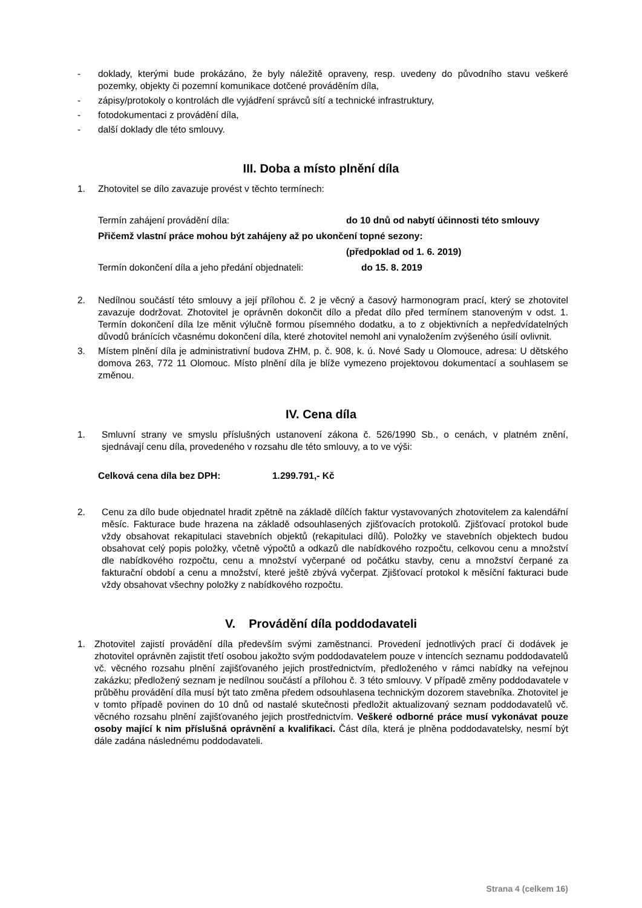- doklady, kterými bude prokázáno, že byly náležitě opraveny, resp. uvedeny do původního stavu veškeré pozemky, objekty či pozemní komunikace dotčené prováděním díla,
- zápisy/protokoly o kontrolách dle vyjádření správců sítí a technické infrastruktury,
- fotodokumentaci z provádění díla,
- další doklady dle této smlouvy.
III. Doba a místo plnění díla
1. Zhotovitel se dílo zavazuje provést v těchto termínech:
Termín zahájení provádění díla: do 10 dnů od nabytí účinnosti této smlouvy
Přičemž vlastní práce mohou být zahájeny až po ukončení topné sezony:
(předpoklad od 1. 6. 2019)
Termín dokončení díla a jeho předání objednateli: do 15. 8. 2019
2. Nedílnou součástí této smlouvy a její přílohou č. 2 je věcný a časový harmonogram prací, který se zhotovitel zavazuje dodržovat. Zhotovitel je oprávněn dokončit dílo a předat dílo před termínem stanoveným v odst. 1. Termín dokončení díla lze měnit výlučně formou písemného dodatku, a to z objektivních a nepředvídatelných důvodů bránících včasnému dokončení díla, které zhotovitel nemohl ani vynaložením zvýšeného úsilí ovlivnit.
3. Místem plnění díla je administrativní budova ZHM, p. č. 908, k. ú. Nové Sady u Olomouce, adresa: U dětského domova 263, 772 11 Olomouc. Místo plnění díla je blíže vymezeno projektovou dokumentací a souhlasem se změnou.
IV. Cena díla
1. Smluvní strany ve smyslu příslušných ustanovení zákona č. 526/1990 Sb., o cenách, v platném znění, sjednávají cenu díla, provedeného v rozsahu dle této smlouvy, a to ve výši:
Celková cena díla bez DPH: 1.299.791,- Kč
2. Cenu za dílo bude objednatel hradit zpětně na základě dílčích faktur vystavovaných zhotovitelem za kalendářní měsíc. Fakturace bude hrazena na základě odsouhlasených zjišťovacích protokolů. Zjišťovací protokol bude vždy obsahovat rekapitulaci stavebních objektů (rekapitulaci dílů). Položky ve stavebních objektech budou obsahovat celý popis položky, včetně výpočtů a odkazů dle nabídkového rozpočtu, celkovou cenu a množství dle nabídkového rozpočtu, cenu a množství vyčerpané od počátku stavby, cenu a množství čerpané za fakturační období a cenu a množství, které ještě zbývá vyčerpat. Zjišťovací protokol k měsíční fakturaci bude vždy obsahovat všechny položky z nabídkového rozpočtu.
V. Provádění díla poddodavateli
1. Zhotovitel zajistí provádění díla především svými zaměstnanci. Provedení jednotlivých prací či dodávek je zhotovitel oprávněn zajistit třetí osobou jakožto svým poddodavatelem pouze v intencích seznamu poddodavatelů vč. věcného rozsahu plnění zajišťovaného jejich prostřednictvím, předloženého v rámci nabídky na veřejnou zakázku; předložený seznam je nedílnou součástí a přílohou č. 3 této smlouvy. V případě změny poddodavatele v průběhu provádění díla musí být tato změna předem odsouhlasena technickým dozorem stavebníka. Zhotovitel je v tomto případě povinen do 10 dnů od nastalé skutečnosti předložit aktualizovaný seznam poddodavatelů vč. věcného rozsahu plnění zajišťovaného jejich prostřednictvím. Veškeré odborné práce musí vykonávat pouze osoby mající k nim příslušná oprávnění a kvalifikaci. Část díla, která je plněna poddodavatelsky, nesmí být dále zadána následnému poddodavateli.
Strana 4 (celkem 16)